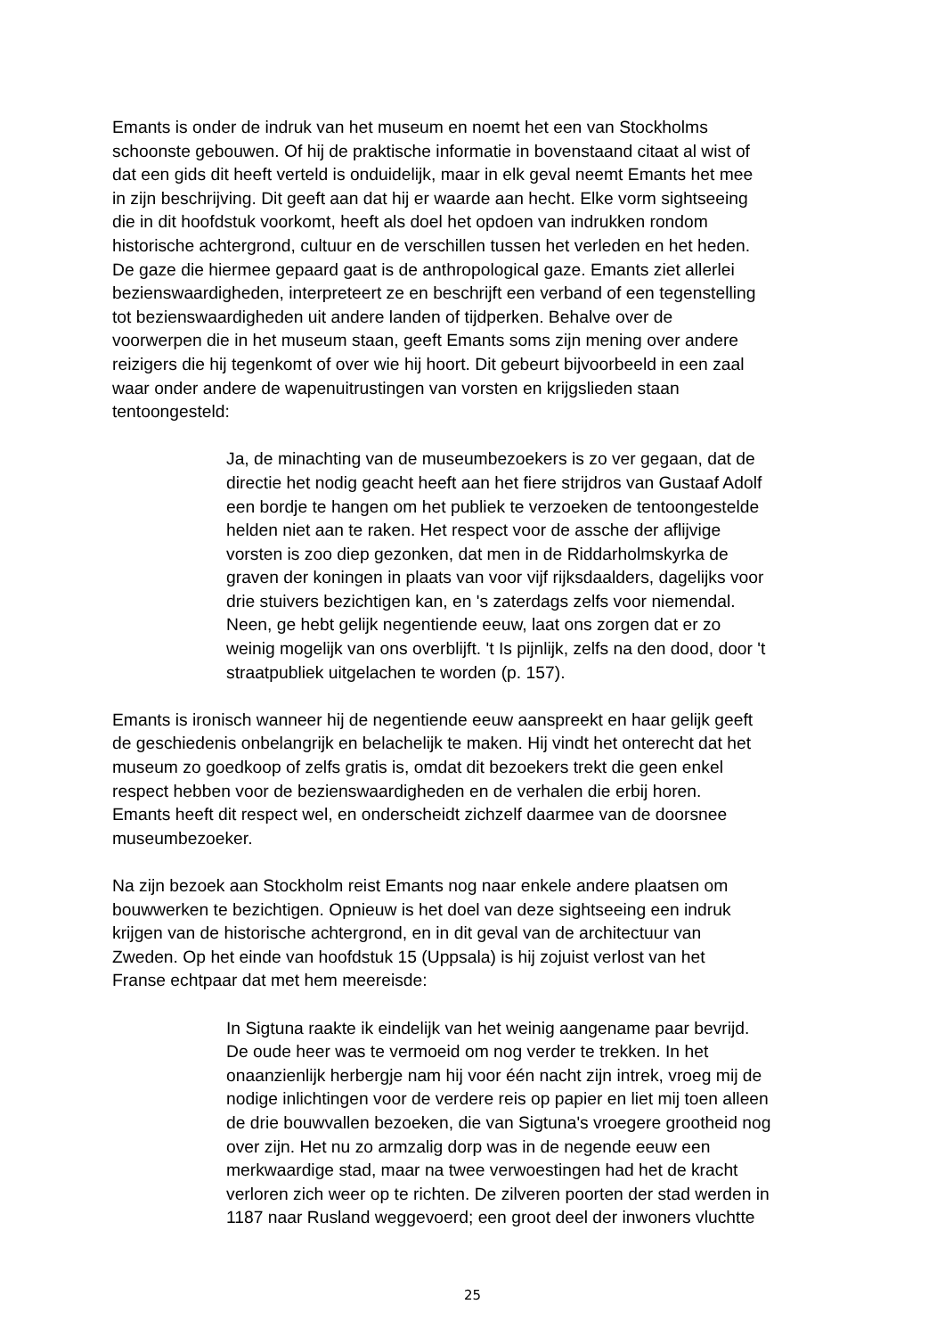Emants is onder de indruk van het museum en noemt het een van Stockholms
schoonste gebouwen. Of hij de praktische informatie in bovenstaand citaat al wist of
dat een gids dit heeft verteld is onduidelijk, maar in elk geval neemt Emants het mee
in zijn beschrijving. Dit geeft aan dat hij er waarde aan hecht. Elke vorm sightseeing
die in dit hoofdstuk voorkomt, heeft als doel het opdoen van indrukken rondom
historische achtergrond, cultuur en de verschillen tussen het verleden en het heden.
De gaze die hiermee gepaard gaat is de anthropological gaze. Emants ziet allerlei
bezienswaardigheden, interpreteert ze en beschrijft een verband of een tegenstelling
tot bezienswaardigheden uit andere landen of tijdperken. Behalve over de
voorwerpen die in het museum staan, geeft Emants soms zijn mening over andere
reizigers die hij tegenkomt of over wie hij hoort. Dit gebeurt bijvoorbeeld in een zaal
waar onder andere de wapenuitrustingen van vorsten en krijgslieden staan
tentoongesteld:
Ja, de minachting van de museumbezoekers is zo ver gegaan, dat de
directie het nodig geacht heeft aan het fiere strijdros van Gustaaf Adolf
een bordje te hangen om het publiek te verzoeken de tentoongestelde
helden niet aan te raken. Het respect voor de assche der aflijvige
vorsten is zoo diep gezonken, dat men in de Riddarholmskyrka de
graven der koningen in plaats van voor vijf rijksdaalders, dagelijks voor
drie stuivers bezichtigen kan, en 's zaterdags zelfs voor niemendal.
Neen, ge hebt gelijk negentiende eeuw, laat ons zorgen dat er zo
weinig mogelijk van ons overblijft. 't Is pijnlijk, zelfs na den dood, door 't
straatpubliek uitgelachen te worden (p. 157).
Emants is ironisch wanneer hij de negentiende eeuw aanspreekt en haar gelijk geeft
de geschiedenis onbelangrijk en belachelijk te maken. Hij vindt het onterecht dat het
museum zo goedkoop of zelfs gratis is, omdat dit bezoekers trekt die geen enkel
respect hebben voor de bezienswaardigheden en de verhalen die erbij horen.
Emants heeft dit respect wel, en onderscheidt zichzelf daarmee van de doorsnee
museumbezoeker.
Na zijn bezoek aan Stockholm reist Emants nog naar enkele andere plaatsen om
bouwwerken te bezichtigen. Opnieuw is het doel van deze sightseeing een indruk
krijgen van de historische achtergrond, en in dit geval van de architectuur van
Zweden. Op het einde van hoofdstuk 15 (Uppsala) is hij zojuist verlost van het
Franse echtpaar dat met hem meereisde:
In Sigtuna raakte ik eindelijk van het weinig aangename paar bevrijd.
De oude heer was te vermoeid om nog verder te trekken. In het
onaanzienlijk herbergje nam hij voor één nacht zijn intrek, vroeg mij de
nodige inlichtingen voor de verdere reis op papier en liet mij toen alleen
de drie bouwvallen bezoeken, die van Sigtuna's vroegere grootheid nog
over zijn. Het nu zo armzalig dorp was in de negende eeuw een
merkwaardige stad, maar na twee verwoestingen had het de kracht
verloren zich weer op te richten. De zilveren poorten der stad werden in
1187 naar Rusland weggevoerd; een groot deel der inwoners vluchtte
25